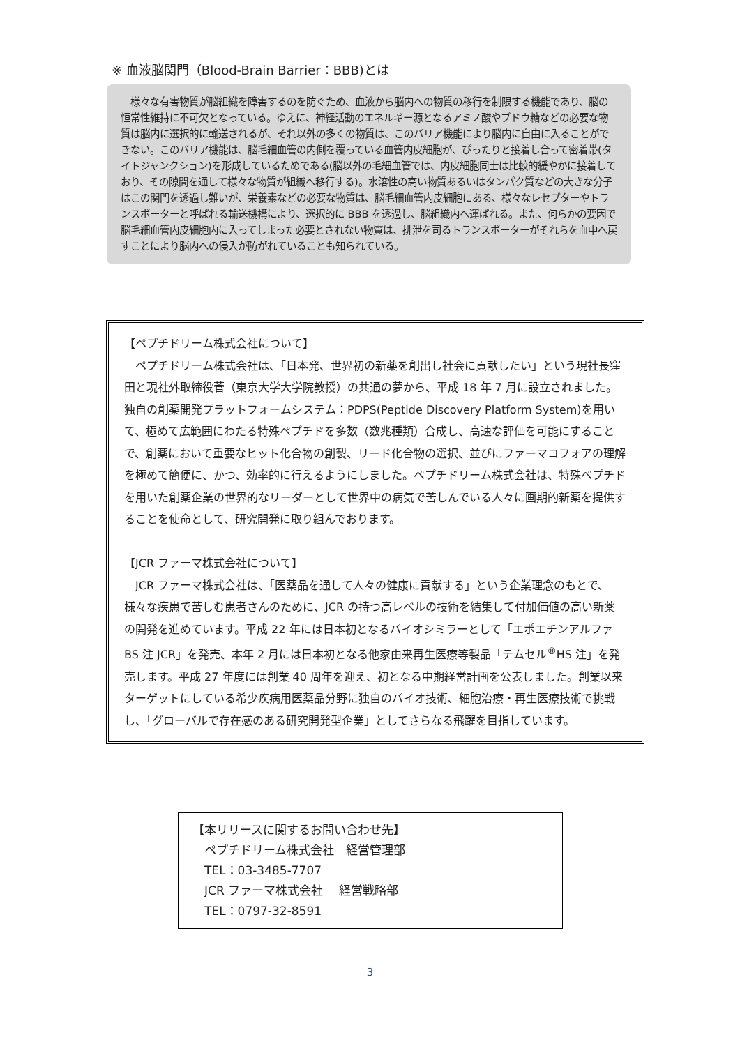※ 血液脳関門（Blood-Brain Barrier：BBB)とは
　様々な有害物質が脳組織を障害するのを防ぐため、血液から脳内への物質の移行を制限する機能であり、脳の恒常性維持に不可欠となっている。ゆえに、神経活動のエネルギー源となるアミノ酸やブドウ糖などの必要な物質は脳内に選択的に輸送されるが、それ以外の多くの物質は、このバリア機能により脳内に自由に入ることができない。このバリア機能は、脳毛細血管の内側を覆っている血管内皮細胞が、ぴったりと接着し合って密着帯(タイトジャンクション)を形成しているためである(脳以外の毛細血管では、内皮細胞同士は比較的緩やかに接着しており、その隙間を通して様々な物質が組織へ移行する)。水溶性の高い物質あるいはタンパク質などの大きな分子はこの関門を透過し難いが、栄養素などの必要な物質は、脳毛細血管内皮細胞にある、様々なレセプターやトランスポーターと呼ばれる輸送機構により、選択的に BBB を透過し、脳組織内へ運ばれる。また、何らかの要因で脳毛細血管内皮細胞内に入ってしまった必要とされない物質は、排泄を司るトランスポーターがそれらを血中へ戻すことにより脳内への侵入が防がれていることも知られている。
【ペプチドリーム株式会社について】
　ペプチドリーム株式会社は、「日本発、世界初の新薬を創出し社会に貢献したい」という現社長窪田と現社外取締役菅（東京大学大学院教授）の共通の夢から、平成 18 年 7 月に設立されました。独自の創薬開発プラットフォームシステム：PDPS(Peptide Discovery Platform System)を用いて、極めて広範囲にわたる特殊ペプチドを多数（数兆種類）合成し、高速な評価を可能にすることで、創薬において重要なヒット化合物の創製、リード化合物の選択、並びにファーマコフォアの理解を極めて簡便に、かつ、効率的に行えるようにしました。ペプチドリーム株式会社は、特殊ペプチドを用いた創薬企業の世界的なリーダーとして世界中の病気で苦しんでいる人々に画期的新薬を提供することを使命として、研究開発に取り組んでおります。
【JCR ファーマ株式会社について】
　JCR ファーマ株式会社は、「医薬品を通して人々の健康に貢献する」という企業理念のもとで、様々な疾患で苦しむ患者さんのために、JCR の持つ高レベルの技術を結集して付加価値の高い新薬の開発を進めています。平成 22 年には日本初となるバイオシミラーとして「エポエチンアルファ BS 注 JCR」を発売、本年 2 月には日本初となる他家由来再生医療等製品「テムセル<sup>®</sup>HS 注」を発売します。平成 27 年度には創業 40 周年を迎え、初となる中期経営計画を公表しました。創業以来ターゲットにしている希少疾病用医薬品分野に独自のバイオ技術、細胞治療・再生医療技術で挑戦し、「グローバルで存在感のある研究開発型企業」としてさらなる飛躍を目指しています。
【本リリースに関するお問い合わせ先】
　ペプチドリーム株式会社　経営管理部
　TEL：03-3485-7707
　JCR ファーマ株式会社　 経営戦略部
　TEL：0797-32-8591
3